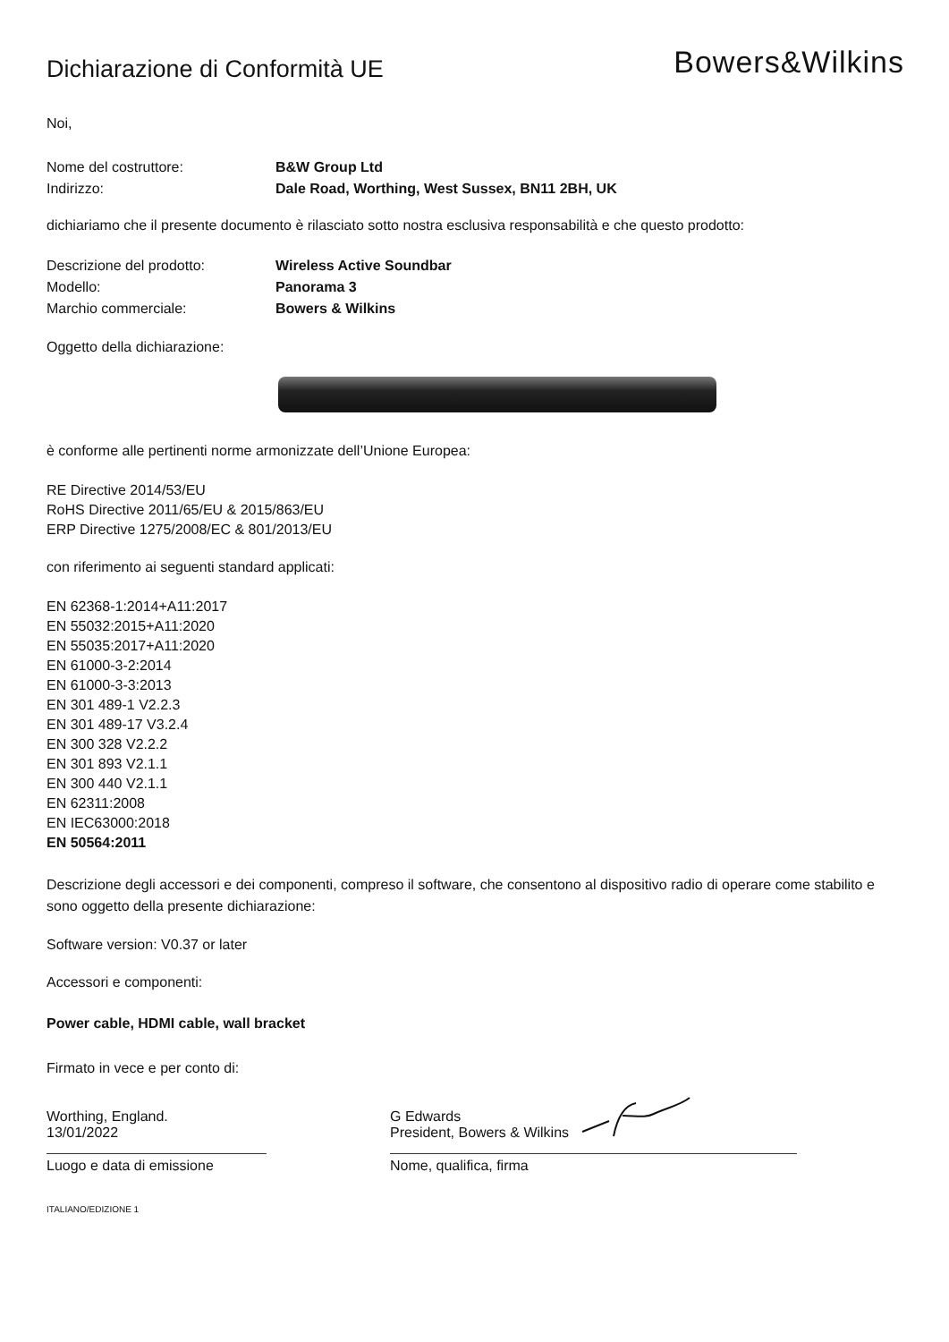Dichiarazione di Conformità UE
Bowers&Wilkins
Noi,
Nome del costruttore: B&W Group Ltd
Indirizzo: Dale Road, Worthing, West Sussex, BN11 2BH, UK
dichiariamo che il presente documento è rilasciato sotto nostra esclusiva responsabilità e che questo prodotto:
Descrizione del prodotto: Wireless Active Soundbar
Modello: Panorama 3
Marchio commerciale: Bowers & Wilkins
Oggetto della dichiarazione:
è conforme alle pertinenti norme armonizzate dell’Unione Europea:
RE Directive 2014/53/EU
RoHS Directive 2011/65/EU & 2015/863/EU
ERP Directive 1275/2008/EC & 801/2013/EU
con riferimento ai seguenti standard applicati:
EN 62368-1:2014+A11:2017
EN 55032:2015+A11:2020
EN 55035:2017+A11:2020
EN 61000-3-2:2014
EN 61000-3-3:2013
EN 301 489-1 V2.2.3
EN 301 489-17 V3.2.4
EN 300 328 V2.2.2
EN 301 893 V2.1.1
EN 300 440 V2.1.1
EN 62311:2008
EN IEC63000:2018
EN 50564:2011
Descrizione degli accessori e dei componenti, compreso il software, che consentono al dispositivo radio di operare come stabilito e sono oggetto della presente dichiarazione:
Software version: V0.37 or later
Accessori e componenti:
Power cable, HDMI cable, wall bracket
Firmato in vece e per conto di:
Worthing, England.
13/01/2022
Luogo e data di emissione
G Edwards
President, Bowers & Wilkins
Nome, qualifica, firma
ITALIANO/EDIZIONE 1